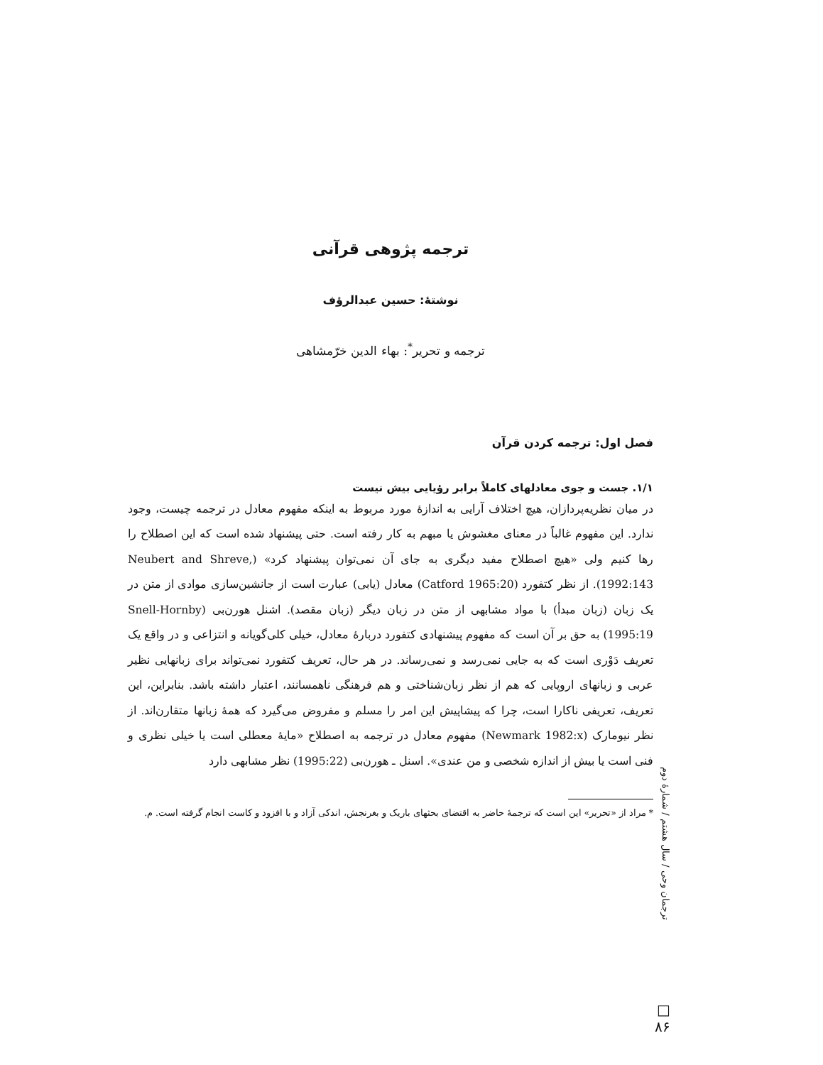ترجمه پژوهی قرآنی
نوشتهٔ: حسین عبدالرؤف
ترجمه و تحریر<sup>*</sup>: بهاء الدین خرّمشاهی
فصل اول: ترجمه کردن قرآن
۱/۱. جست و جوی معادلهای کاملاً برابر رؤیایی بیش نیست
در میان نظریه‌پردازان، هیچ اختلاف آرایی به اندازهٔ مورد مربوط به اینکه مفهوم معادل در ترجمه چیست، وجود ندارد. این مفهوم غالباً در معنای مغشوش یا مبهم به کار رفته است. حتی پیشنهاد شده است که این اصطلاح را رها کنیم ولی «هیچ اصطلاح مفید دیگری به جای آن نمی‌توان پیشنهاد کرد» (Neubert and Shreve, 1992:143). از نظر کتفورد (Catford 1965:20) معادل (یابی) عبارت است از جانشین‌سازی موادی از متن در یک زبان (زبان مبدأ) با مواد مشابهی از متن در زبان دیگر (زبان مقصد). اشنل هورن‌بی (Snell-Hornby 1995:19) به حق بر آن است که مفهوم پیشنهادی کتفورد دربارهٔ معادل، خیلی کلی‌گویانه و انتزاعی و در واقع یک تعریف دَوْری است که به جایی نمی‌رسد و نمی‌رساند. در هر حال، تعریف کتفورد نمی‌تواند برای زبانهایی نظیر عربی و زبانهای اروپایی که هم از نظر زبان‌شناختی و هم فرهنگی ناهمسانند، اعتبار داشته باشد. بنابراین، این تعریف، تعریفی ناکارا است، چرا که پیشاپیش این امر را مسلم و مفروض می‌گیرد که همهٔ زبانها متقارن‌اند. از نظر نیومارک (Newmark 1982:x) مفهوم معادل در ترجمه به اصطلاح «مایهٔ معطلی است یا خیلی نظری و فنی است یا بیش از اندازه شخصی و من عندی». اسنل ـ هورن‌بی (1995:22) نظر مشابهی دارد
* مراد از «تحریر» این است که ترجمهٔ حاضر به اقتضای بحثهای باریک و بغرنجش، اندکی آزاد و با افزود و کاست انجام گرفته است. م.
ترجمان وحی / سال هشتم / شمارهٔ دوم
□
۸۶